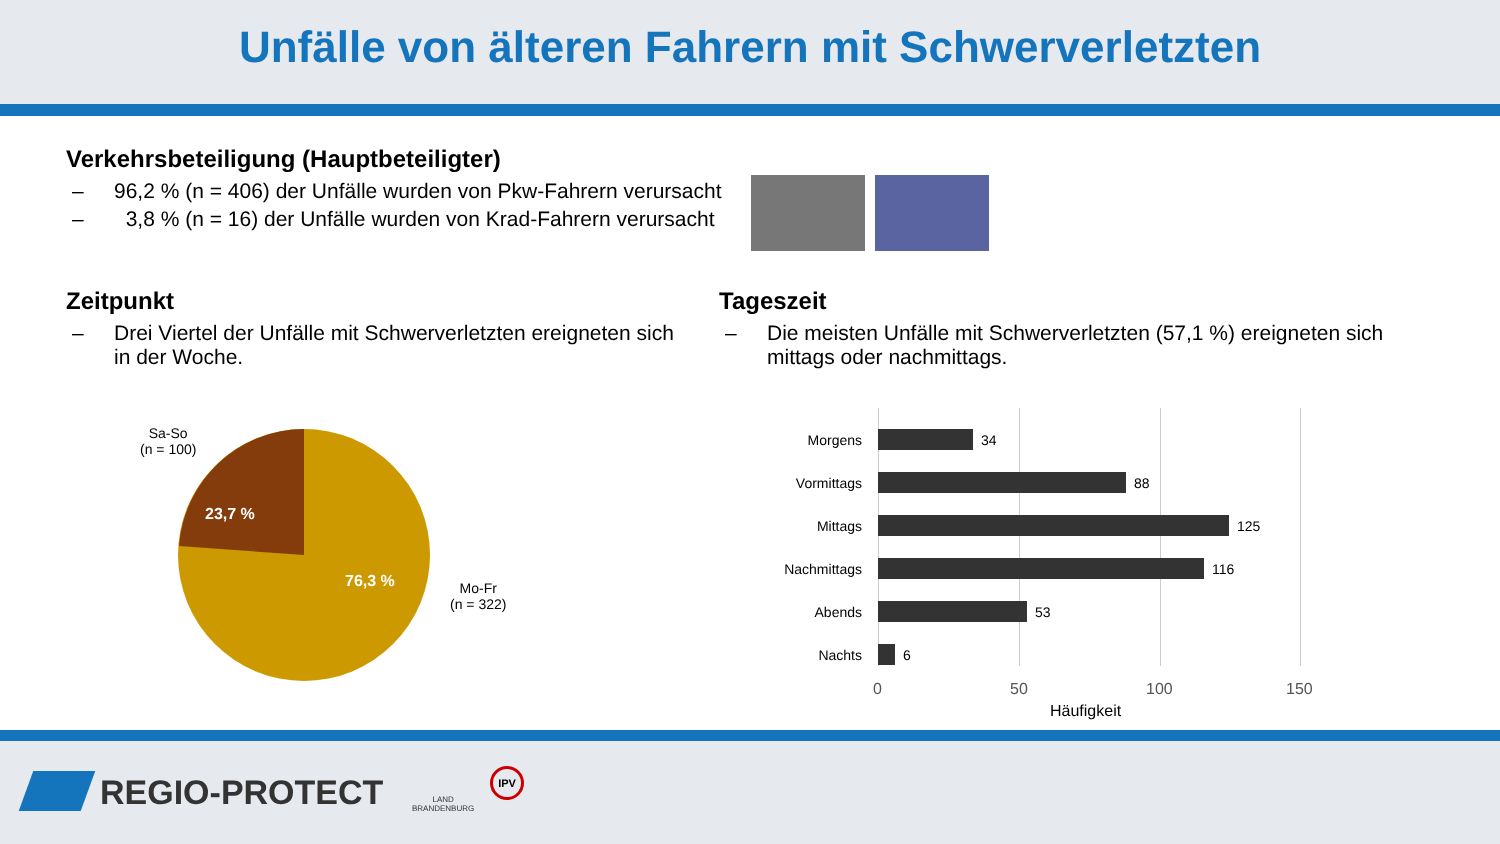Unfälle von älteren Fahrern mit Schwerverletzten
Verkehrsbeteiligung (Hauptbeteiligter)
– 96,2 % (n = 406) der Unfälle wurden von Pkw-Fahrern verursacht
– 3,8 % (n = 16) der Unfälle wurden von Krad-Fahrern verursacht
Zeitpunkt
– Drei Viertel der Unfälle mit Schwerverletzten ereigneten sich in der Woche.
Tageszeit
– Die meisten Unfälle mit Schwerverletzten (57,1 %) ereigneten sich mittags oder nachmittags.
Sa-So
(n = 100)
23,7 %
76,3 %
Mo-Fr
(n = 322)
Morgens 34
Vormittags 88
Mittags 125
Nachmittags 116
Abends 53
Nachts 6
0 50 100 150
Häufigkeit
REGIO-PROTECT
LAND
BRANDENBURG
IPV